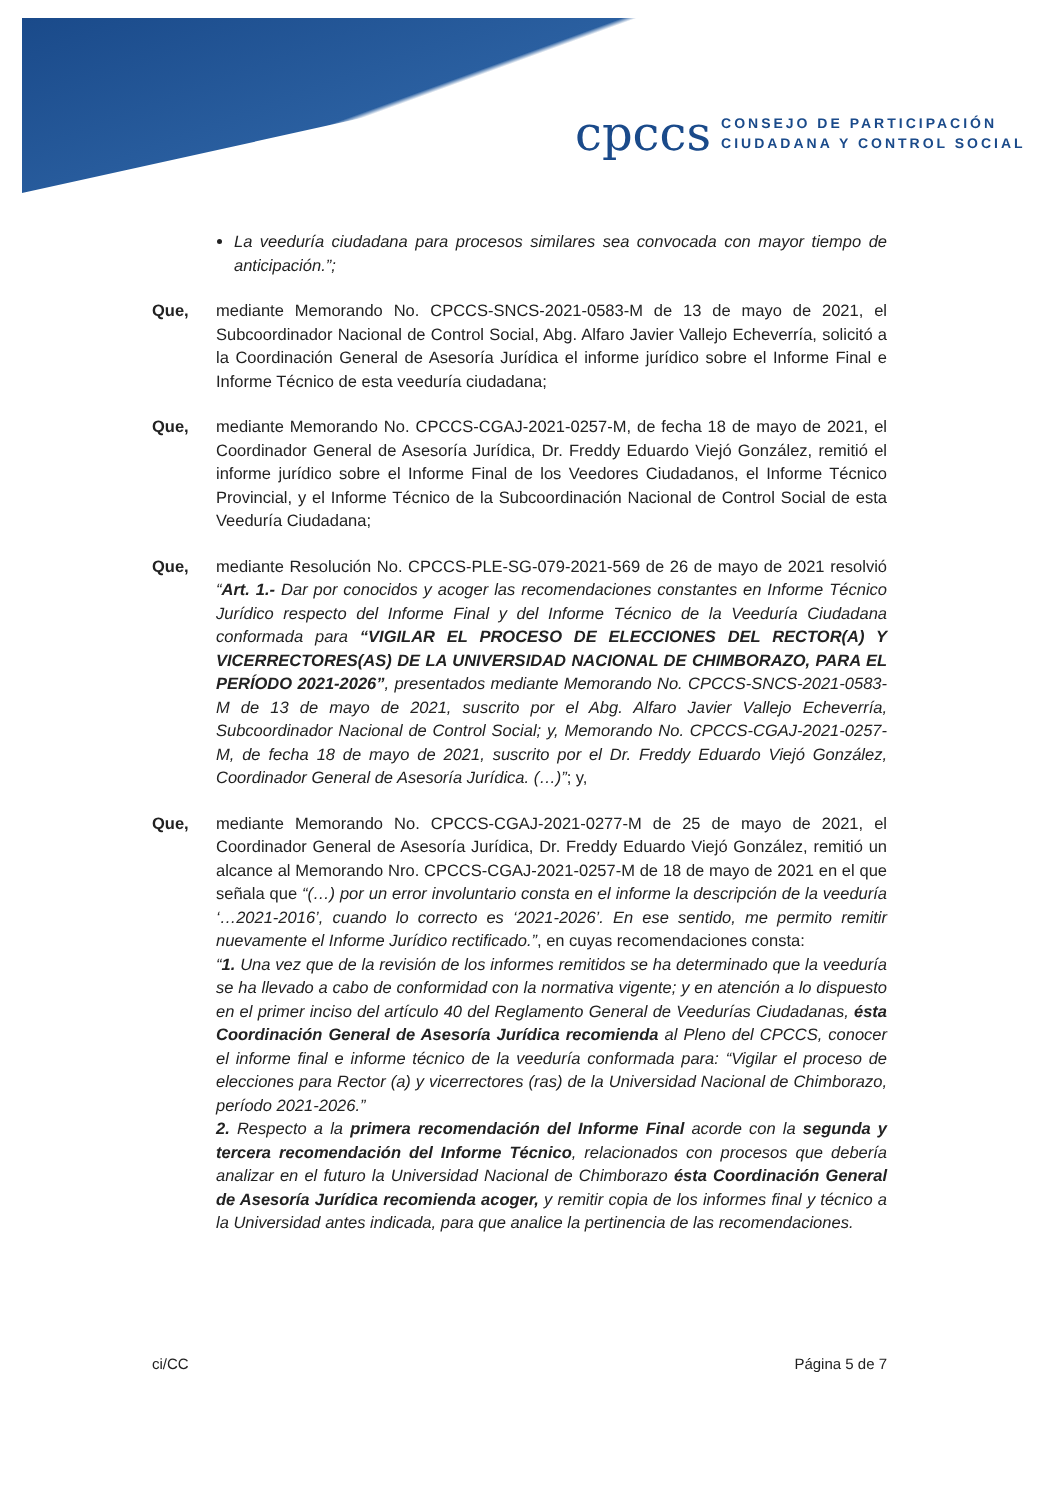cpccs
CONSEJO DE PARTICIPACIÓN
CIUDADANA Y CONTROL SOCIAL
La veeduría ciudadana para procesos similares sea convocada con mayor tiempo de anticipación.”;
Que, mediante Memorando No. CPCCS-SNCS-2021-0583-M de 13 de mayo de 2021, el Subcoordinador Nacional de Control Social, Abg. Alfaro Javier Vallejo Echeverría, solicitó a la Coordinación General de Asesoría Jurídica el informe jurídico sobre el Informe Final e Informe Técnico de esta veeduría ciudadana;
Que, mediante Memorando No. CPCCS-CGAJ-2021-0257-M, de fecha 18 de mayo de 2021, el Coordinador General de Asesoría Jurídica, Dr. Freddy Eduardo Viejó González, remitió el informe jurídico sobre el Informe Final de los Veedores Ciudadanos, el Informe Técnico Provincial, y el Informe Técnico de la Subcoordinación Nacional de Control Social de esta Veeduría Ciudadana;
Que, mediante Resolución No. CPCCS-PLE-SG-079-2021-569 de 26 de mayo de 2021 resolvió “Art. 1.- Dar por conocidos y acoger las recomendaciones constantes en Informe Técnico Jurídico respecto del Informe Final y del Informe Técnico de la Veeduría Ciudadana conformada para “VIGILAR EL PROCESO DE ELECCIONES DEL RECTOR(A) Y VICERRECTORES(AS) DE LA UNIVERSIDAD NACIONAL DE CHIMBORAZO, PARA EL PERÍODO 2021-2026”, presentados mediante Memorando No. CPCCS-SNCS-2021-0583-M de 13 de mayo de 2021, suscrito por el Abg. Alfaro Javier Vallejo Echeverría, Subcoordinador Nacional de Control Social; y, Memorando No. CPCCS-CGAJ-2021-0257-M, de fecha 18 de mayo de 2021, suscrito por el Dr. Freddy Eduardo Viejó González, Coordinador General de Asesoría Jurídica. (…)”; y,
Que, mediante Memorando No. CPCCS-CGAJ-2021-0277-M de 25 de mayo de 2021, el Coordinador General de Asesoría Jurídica, Dr. Freddy Eduardo Viejó González, remitió un alcance al Memorando Nro. CPCCS-CGAJ-2021-0257-M de 18 de mayo de 2021 en el que señala que “(…) por un error involuntario consta en el informe la descripción de la veeduría ‘…2021-2016’, cuando lo correcto es ‘2021-2026’. En ese sentido, me permito remitir nuevamente el Informe Jurídico rectificado.”, en cuyas recomendaciones consta:
“1. Una vez que de la revisión de los informes remitidos se ha determinado que la veeduría se ha llevado a cabo de conformidad con la normativa vigente; y en atención a lo dispuesto en el primer inciso del artículo 40 del Reglamento General de Veedurías Ciudadanas, ésta Coordinación General de Asesoría Jurídica recomienda al Pleno del CPCCS, conocer el informe final e informe técnico de la veeduría conformada para: “Vigilar el proceso de elecciones para Rector (a) y vicerrectores (ras) de la Universidad Nacional de Chimborazo, período 2021-2026.”
2. Respecto a la primera recomendación del Informe Final acorde con la segunda y tercera recomendación del Informe Técnico, relacionados con procesos que debería analizar en el futuro la Universidad Nacional de Chimborazo ésta Coordinación General de Asesoría Jurídica recomienda acoger, y remitir copia de los informes final y técnico a la Universidad antes indicada, para que analice la pertinencia de las recomendaciones.
ci/CC Página 5 de 7